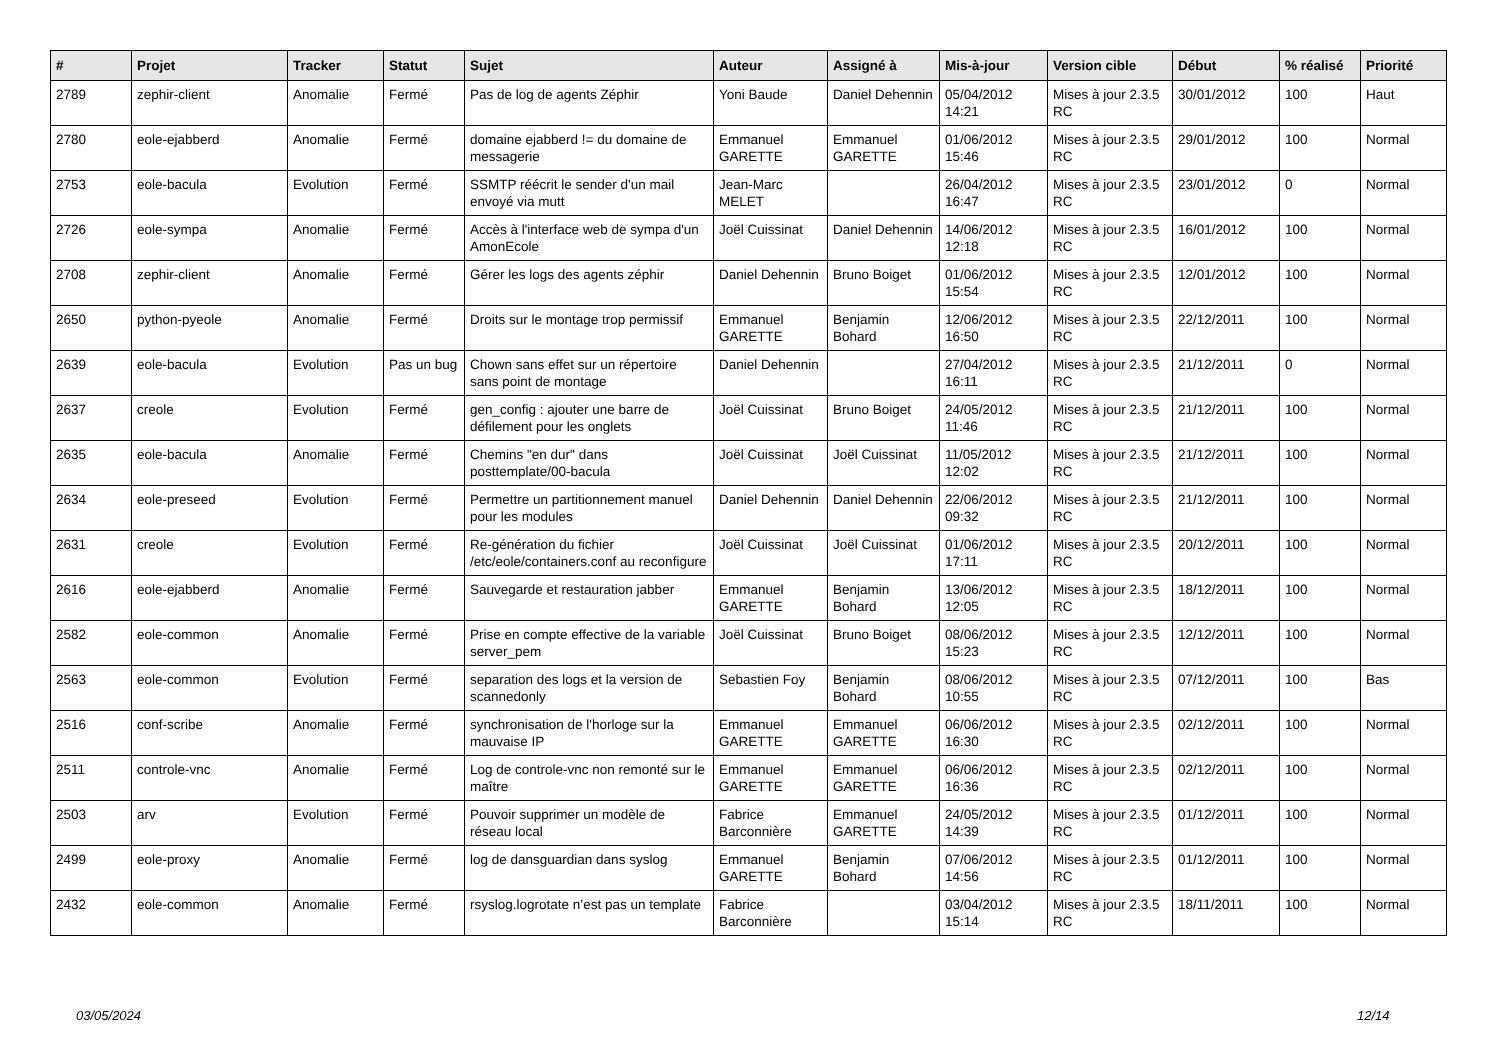| # | Projet | Tracker | Statut | Sujet | Auteur | Assigné à | Mis-à-jour | Version cible | Début | % réalisé | Priorité |
| --- | --- | --- | --- | --- | --- | --- | --- | --- | --- | --- | --- |
| 2789 | zephir-client | Anomalie | Fermé | Pas de log de agents Zéphir | Yoni Baude | Daniel Dehennin | 05/04/2012 14:21 | Mises à jour 2.3.5 RC | 30/01/2012 | 100 | Haut |
| 2780 | eole-ejabberd | Anomalie | Fermé | domaine ejabberd != du domaine de messagerie | Emmanuel GARETTE | Emmanuel GARETTE | 01/06/2012 15:46 | Mises à jour 2.3.5 RC | 29/01/2012 | 100 | Normal |
| 2753 | eole-bacula | Evolution | Fermé | SSMTP réécrit le sender d'un mail envoyé via mutt | Jean-Marc MELET | | 26/04/2012 16:47 | Mises à jour 2.3.5 RC | 23/01/2012 | 0 | Normal |
| 2726 | eole-sympa | Anomalie | Fermé | Accès à l'interface web de sympa d'un AmonEcole | Joël Cuissinat | Daniel Dehennin | 14/06/2012 12:18 | Mises à jour 2.3.5 RC | 16/01/2012 | 100 | Normal |
| 2708 | zephir-client | Anomalie | Fermé | Gérer les logs des agents zéphir | Daniel Dehennin | Bruno Boiget | 01/06/2012 15:54 | Mises à jour 2.3.5 RC | 12/01/2012 | 100 | Normal |
| 2650 | python-pyeole | Anomalie | Fermé | Droits sur le montage trop permissif | Emmanuel GARETTE | Benjamin Bohard | 12/06/2012 16:50 | Mises à jour 2.3.5 RC | 22/12/2011 | 100 | Normal |
| 2639 | eole-bacula | Evolution | Pas un bug | Chown sans effet sur un répertoire sans point de montage | Daniel Dehennin | | 27/04/2012 16:11 | Mises à jour 2.3.5 RC | 21/12/2011 | 0 | Normal |
| 2637 | creole | Evolution | Fermé | gen_config : ajouter une barre de défilement pour les onglets | Joël Cuissinat | Bruno Boiget | 24/05/2012 11:46 | Mises à jour 2.3.5 RC | 21/12/2011 | 100 | Normal |
| 2635 | eole-bacula | Anomalie | Fermé | Chemins "en dur" dans posttemplate/00-bacula | Joël Cuissinat | Joël Cuissinat | 11/05/2012 12:02 | Mises à jour 2.3.5 RC | 21/12/2011 | 100 | Normal |
| 2634 | eole-preseed | Evolution | Fermé | Permettre un partitionnement manuel pour les modules | Daniel Dehennin | Daniel Dehennin | 22/06/2012 09:32 | Mises à jour 2.3.5 RC | 21/12/2011 | 100 | Normal |
| 2631 | creole | Evolution | Fermé | Re-génération du fichier /etc/eole/containers.conf au reconfigure | Joël Cuissinat | Joël Cuissinat | 01/06/2012 17:11 | Mises à jour 2.3.5 RC | 20/12/2011 | 100 | Normal |
| 2616 | eole-ejabberd | Anomalie | Fermé | Sauvegarde et restauration jabber | Emmanuel GARETTE | Benjamin Bohard | 13/06/2012 12:05 | Mises à jour 2.3.5 RC | 18/12/2011 | 100 | Normal |
| 2582 | eole-common | Anomalie | Fermé | Prise en compte effective de la variable server_pem | Joël Cuissinat | Bruno Boiget | 08/06/2012 15:23 | Mises à jour 2.3.5 RC | 12/12/2011 | 100 | Normal |
| 2563 | eole-common | Evolution | Fermé | separation des logs et la version de scannedonly | Sebastien Foy | Benjamin Bohard | 08/06/2012 10:55 | Mises à jour 2.3.5 RC | 07/12/2011 | 100 | Bas |
| 2516 | conf-scribe | Anomalie | Fermé | synchronisation de l'horloge sur la mauvaise IP | Emmanuel GARETTE | Emmanuel GARETTE | 06/06/2012 16:30 | Mises à jour 2.3.5 RC | 02/12/2011 | 100 | Normal |
| 2511 | controle-vnc | Anomalie | Fermé | Log de controle-vnc non remonté sur le maître | Emmanuel GARETTE | Emmanuel GARETTE | 06/06/2012 16:36 | Mises à jour 2.3.5 RC | 02/12/2011 | 100 | Normal |
| 2503 | arv | Evolution | Fermé | Pouvoir supprimer un modèle de réseau local | Fabrice Barconnière | Emmanuel GARETTE | 24/05/2012 14:39 | Mises à jour 2.3.5 RC | 01/12/2011 | 100 | Normal |
| 2499 | eole-proxy | Anomalie | Fermé | log de dansguardian dans syslog | Emmanuel GARETTE | Benjamin Bohard | 07/06/2012 14:56 | Mises à jour 2.3.5 RC | 01/12/2011 | 100 | Normal |
| 2432 | eole-common | Anomalie | Fermé | rsyslog.logrotate n’est pas un template | Fabrice Barconnière | | 03/04/2012 15:14 | Mises à jour 2.3.5 RC | 18/11/2011 | 100 | Normal |
03/05/2024 12/14